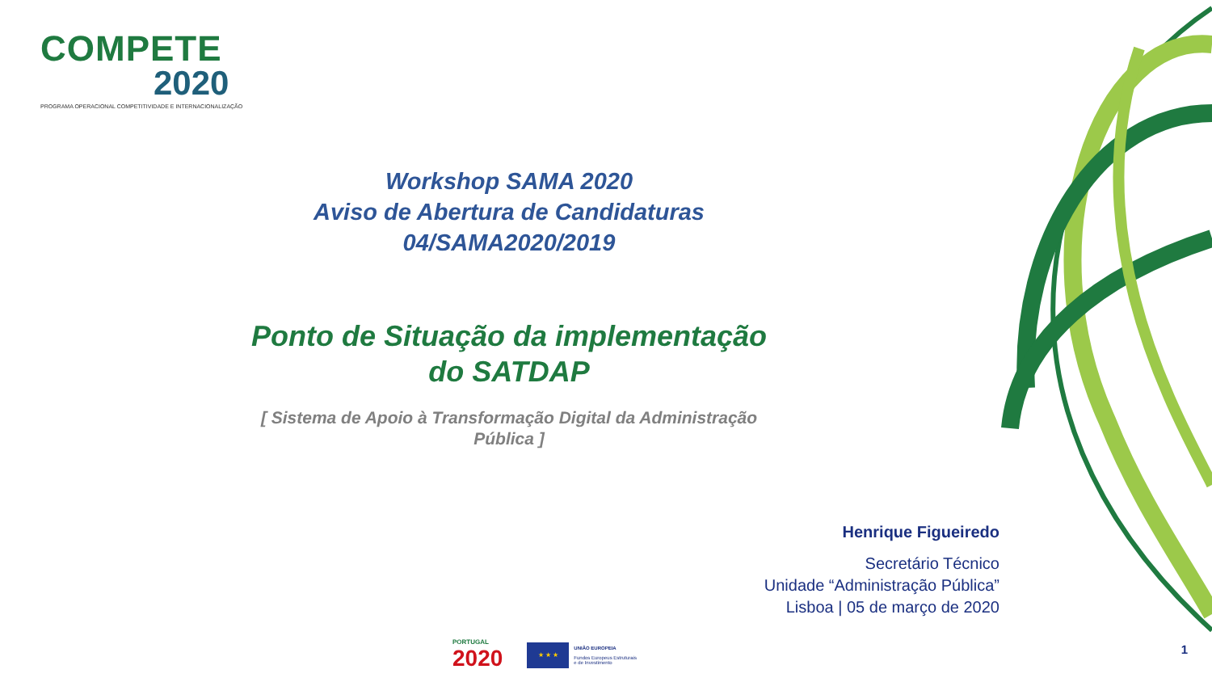COMPETE
2020
PROGRAMA OPERACIONAL COMPETITIVIDADE E INTERNACIONALIZAÇÃO
Workshop SAMA 2020
Aviso de Abertura de Candidaturas
04/SAMA2020/2019
Ponto de Situação da implementação
do SATDAP
[ Sistema de Apoio à Transformação Digital da Administração
Pública ]
Henrique Figueiredo
Secretário Técnico
Unidade “Administração Pública”
Lisboa | 05 de março de 2020
PORTUGAL
2020
★ ★ ★
UNIÃO EUROPEIA
Fundos Europeus Estruturais
e de Investimento
1